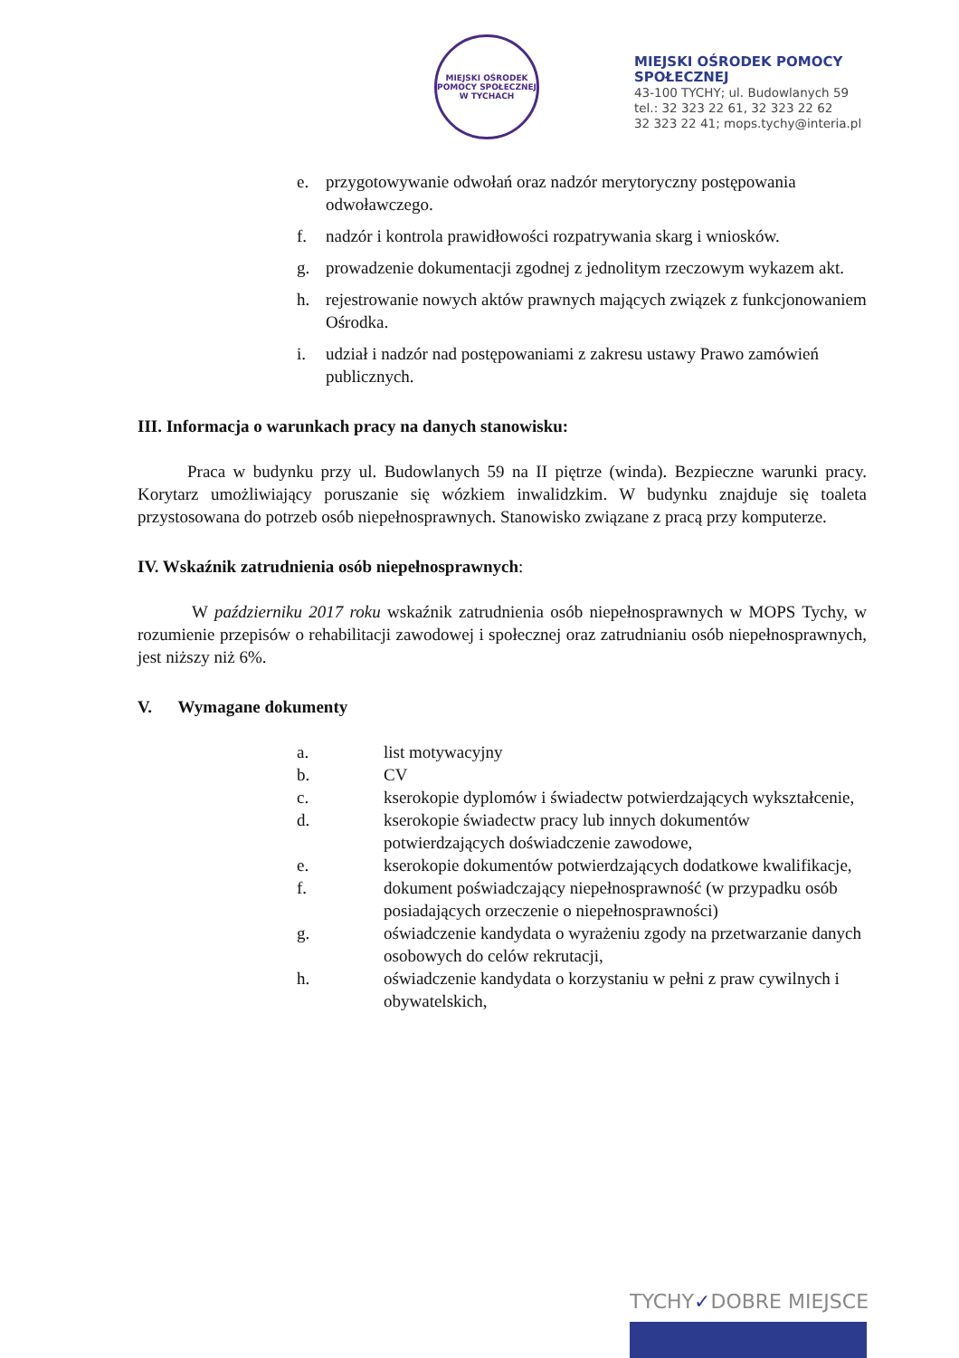MIEJSKI OŚRODEK POMOCY SPOŁECZNEJ W TYCHACH
MIEJSKI OŚRODEK POMOCY
SPOŁECZNEJ
43-100 TYCHY; ul. Budowlanych 59
tel.: 32 323 22 61, 32 323 22 62
32 323 22 41; mops.tychy@interia.pl
e. przygotowywanie odwołań oraz nadzór merytoryczny postępowania odwoławczego.
f. nadzór i kontrola prawidłowości rozpatrywania skarg i wniosków.
g. prowadzenie dokumentacji zgodnej z jednolitym rzeczowym wykazem akt.
h. rejestrowanie nowych aktów prawnych mających związek z funkcjonowaniem Ośrodka.
i. udział i nadzór nad postępowaniami z zakresu ustawy Prawo zamówień publicznych.
III. Informacja o warunkach pracy na danych stanowisku:
Praca w budynku przy ul. Budowlanych 59 na II piętrze (winda). Bezpieczne warunki pracy. Korytarz umożliwiający poruszanie się wózkiem inwalidzkim. W budynku znajduje się toaleta przystosowana do potrzeb osób niepełnosprawnych. Stanowisko związane z pracą przy komputerze.
IV. Wskaźnik zatrudnienia osób niepełnosprawnych:
W październiku 2017 roku wskaźnik zatrudnienia osób niepełnosprawnych w MOPS Tychy, w rozumienie przepisów o rehabilitacji zawodowej i społecznej oraz zatrudnianiu osób niepełnosprawnych, jest niższy niż 6%.
V. Wymagane dokumenty
a. list motywacyjny
b. CV
c. kserokopie dyplomów i świadectw potwierdzających wykształcenie,
d. kserokopie świadectw pracy lub innych dokumentów potwierdzających doświadczenie zawodowe,
e. kserokopie dokumentów potwierdzających dodatkowe kwalifikacje,
f. dokument poświadczający niepełnosprawność (w przypadku osób posiadających orzeczenie o niepełnosprawności)
g. oświadczenie kandydata o wyrażeniu zgody na przetwarzanie danych osobowych do celów rekrutacji,
h. oświadczenie kandydata o korzystaniu w pełni z praw cywilnych i obywatelskich,
TYCHY✓DOBRE MIEJSCE